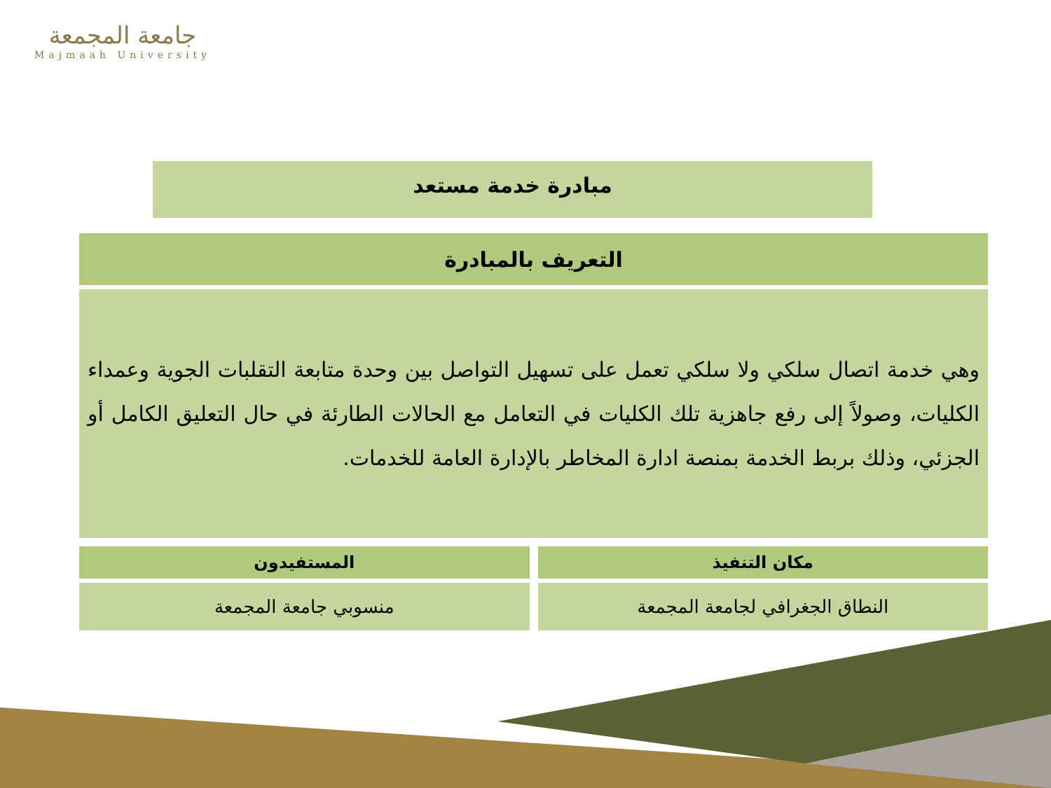جامعة المجمعة
Majmaah University
مبادرة خدمة مستعد
| التعريف بالمبادرة |
| --- |
| وهي خدمة اتصال سلكي ولا سلكي تعمل على تسهيل التواصل بين وحدة متابعة التقلبات الجوية وعمداء الكليات، وصولاً إلى رفع جاهزية تلك الكليات في التعامل مع الحالات الطارئة في حال التعليق الكامل أو الجزئي، وذلك بربط الخدمة بمنصة ادارة المخاطر بالإدارة العامة للخدمات. |
مكان التنفيذ
النطاق الجغرافي لجامعة المجمعة
المستفيدون
منسوبي جامعة المجمعة